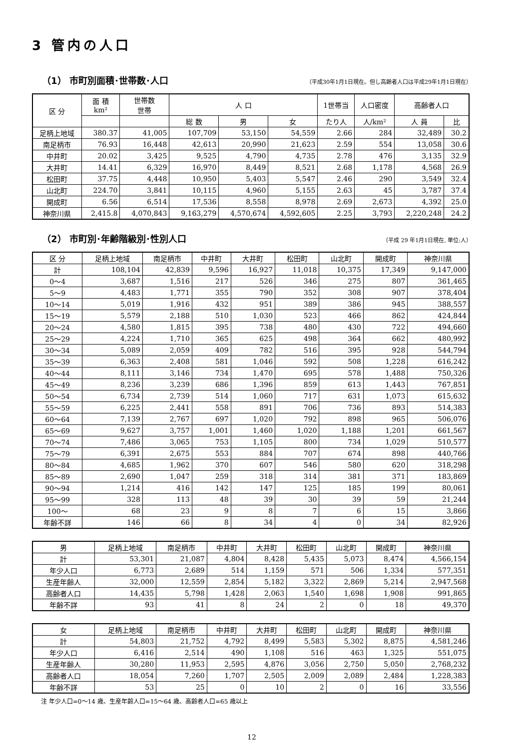3 管内の人口
（1） 市町別面積･世帯数･人口
（平成30年1月1日現在。但し高齢者人口は平成29年1月1日現在）
| 区 分 | 面 積 km² | 世帯数 世帯 | 人 口 | | | 1世帯当 | 人口密度 | 高齢者人口 | |
| --- | --- | --- | --- | --- | --- | --- | --- | --- | --- |
| | | | 総 数 | 男 | 女 | たり人 | 人/km² | 人 員 | 比 |
| 足柄上地域 | 380.37 | 41,005 | 107,709 | 53,150 | 54,559 | 2.66 | 284 | 32,489 | 30.2 |
| 南足柄市 | 76.93 | 16,448 | 42,613 | 20,990 | 21,623 | 2.59 | 554 | 13,058 | 30.6 |
| 中井町 | 20.02 | 3,425 | 9,525 | 4,790 | 4,735 | 2.78 | 476 | 3,135 | 32.9 |
| 大井町 | 14.41 | 6,329 | 16,970 | 8,449 | 8,521 | 2.68 | 1,178 | 4,568 | 26.9 |
| 松田町 | 37.75 | 4,448 | 10,950 | 5,403 | 5,547 | 2.46 | 290 | 3,549 | 32.4 |
| 山北町 | 224.70 | 3,841 | 10,115 | 4,960 | 5,155 | 2.63 | 45 | 3,787 | 37.4 |
| 開成町 | 6.56 | 6,514 | 17,536 | 8,558 | 8,978 | 2.69 | 2,673 | 4,392 | 25.0 |
| 神奈川県 | 2,415.8 | 4,070,843 | 9,163,279 | 4,570,674 | 4,592,605 | 2.25 | 3,793 | 2,220,248 | 24.2 |
（2） 市町別･年齢階級別･性別人口
（平成 29 年1月1日現在, 単位:人）
| 区 分 | 足柄上地域 | 南足柄市 | 中井町 | 大井町 | 松田町 | 山北町 | 開成町 | 神奈川県 |
| --- | --- | --- | --- | --- | --- | --- | --- | --- |
| 計 | 108,104 | 42,839 | 9,596 | 16,927 | 11,018 | 10,375 | 17,349 | 9,147,000 |
| 0～4 | 3,687 | 1,516 | 217 | 526 | 346 | 275 | 807 | 361,465 |
| 5～9 | 4,483 | 1,771 | 355 | 790 | 352 | 308 | 907 | 378,404 |
| 10～14 | 5,019 | 1,916 | 432 | 951 | 389 | 386 | 945 | 388,557 |
| 15～19 | 5,579 | 2,188 | 510 | 1,030 | 523 | 466 | 862 | 424,844 |
| 20～24 | 4,580 | 1,815 | 395 | 738 | 480 | 430 | 722 | 494,660 |
| 25～29 | 4,224 | 1,710 | 365 | 625 | 498 | 364 | 662 | 480,992 |
| 30～34 | 5,089 | 2,059 | 409 | 782 | 516 | 395 | 928 | 544,794 |
| 35～39 | 6,363 | 2,408 | 581 | 1,046 | 592 | 508 | 1,228 | 616,242 |
| 40～44 | 8,111 | 3,146 | 734 | 1,470 | 695 | 578 | 1,488 | 750,326 |
| 45～49 | 8,236 | 3,239 | 686 | 1,396 | 859 | 613 | 1,443 | 767,851 |
| 50～54 | 6,734 | 2,739 | 514 | 1,060 | 717 | 631 | 1,073 | 615,632 |
| 55～59 | 6,225 | 2,441 | 558 | 891 | 706 | 736 | 893 | 514,383 |
| 60～64 | 7,139 | 2,767 | 697 | 1,020 | 792 | 898 | 965 | 506,076 |
| 65～69 | 9,627 | 3,757 | 1,001 | 1,460 | 1,020 | 1,188 | 1,201 | 661,567 |
| 70～74 | 7,486 | 3,065 | 753 | 1,105 | 800 | 734 | 1,029 | 510,577 |
| 75～79 | 6,391 | 2,675 | 553 | 884 | 707 | 674 | 898 | 440,766 |
| 80～84 | 4,685 | 1,962 | 370 | 607 | 546 | 580 | 620 | 318,298 |
| 85～89 | 2,690 | 1,047 | 259 | 318 | 314 | 381 | 371 | 183,869 |
| 90～94 | 1,214 | 416 | 142 | 147 | 125 | 185 | 199 | 80,061 |
| 95～99 | 328 | 113 | 48 | 39 | 30 | 39 | 59 | 21,244 |
| 100～ | 68 | 23 | 9 | 8 | 7 | 6 | 15 | 3,866 |
| 年齢不詳 | 146 | 66 | 8 | 34 | 4 | 0 | 34 | 82,926 |
| 男 | 足柄上地域 | 南足柄市 | 中井町 | 大井町 | 松田町 | 山北町 | 開成町 | 神奈川県 |
| --- | --- | --- | --- | --- | --- | --- | --- | --- |
| 計 | 53,301 | 21,087 | 4,804 | 8,428 | 5,435 | 5,073 | 8,474 | 4,566,154 |
| 年少人口 | 6,773 | 2,689 | 514 | 1,159 | 571 | 506 | 1,334 | 577,351 |
| 生産年齢人 | 32,000 | 12,559 | 2,854 | 5,182 | 3,322 | 2,869 | 5,214 | 2,947,568 |
| 高齢者人口 | 14,435 | 5,798 | 1,428 | 2,063 | 1,540 | 1,698 | 1,908 | 991,865 |
| 年齢不詳 | 93 | 41 | 8 | 24 | 2 | 0 | 18 | 49,370 |
| 女 | 足柄上地域 | 南足柄市 | 中井町 | 大井町 | 松田町 | 山北町 | 開成町 | 神奈川県 |
| --- | --- | --- | --- | --- | --- | --- | --- | --- |
| 計 | 54,803 | 21,752 | 4,792 | 8,499 | 5,583 | 5,302 | 8,875 | 4,581,246 |
| 年少人口 | 6,416 | 2,514 | 490 | 1,108 | 516 | 463 | 1,325 | 551,075 |
| 生産年齢人 | 30,280 | 11,953 | 2,595 | 4,876 | 3,056 | 2,750 | 5,050 | 2,768,232 |
| 高齢者人口 | 18,054 | 7,260 | 1,707 | 2,505 | 2,009 | 2,089 | 2,484 | 1,228,383 |
| 年齢不詳 | 53 | 25 | 0 | 10 | 2 | 0 | 16 | 33,556 |
注 年少人口=0～14 歳、生産年齢人口=15～64 歳、高齢者人口=65 歳以上
12